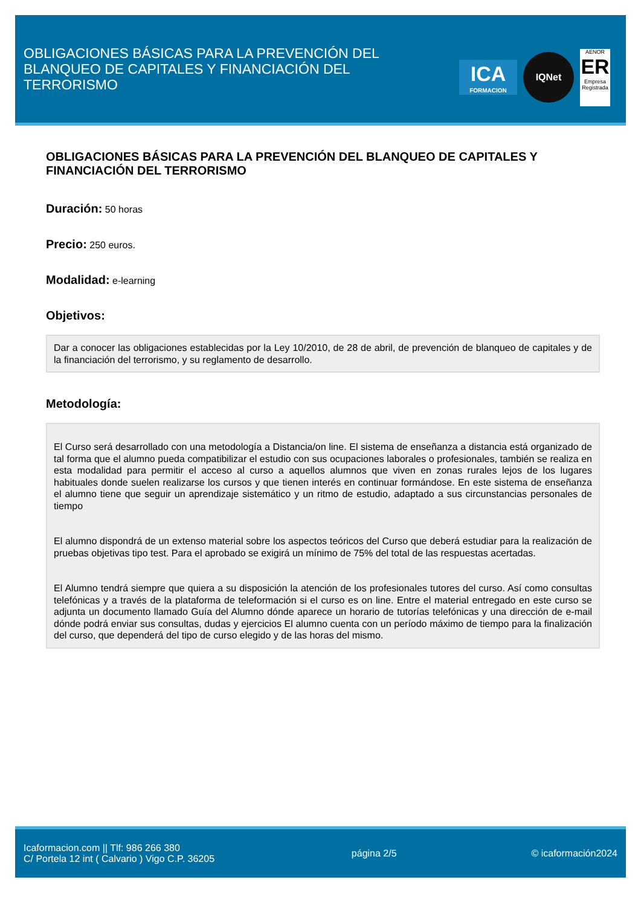OBLIGACIONES BÁSICAS PARA LA PREVENCIÓN DEL BLANQUEO DE CAPITALES Y FINANCIACIÓN DEL TERRORISMO
ICA
FORMACION
IQNet
AENOR
ER
Empresa Registrada
OBLIGACIONES BÁSICAS PARA LA PREVENCIÓN DEL BLANQUEO DE CAPITALES Y FINANCIACIÓN DEL TERRORISMO
Duración: 50 horas
Precio: 250 euros.
Modalidad: e-learning
Objetivos:
Dar a conocer las obligaciones establecidas por la Ley 10/2010, de 28 de abril, de prevención de blanqueo de capitales y de la financiación del terrorismo, y su reglamento de desarrollo.
Metodología:
El Curso será desarrollado con una metodología a Distancia/on line. El sistema de enseñanza a distancia está organizado de tal forma que el alumno pueda compatibilizar el estudio con sus ocupaciones laborales o profesionales, también se realiza en esta modalidad para permitir el acceso al curso a aquellos alumnos que viven en zonas rurales lejos de los lugares habituales donde suelen realizarse los cursos y que tienen interés en continuar formándose. En este sistema de enseñanza el alumno tiene que seguir un aprendizaje sistemático y un ritmo de estudio, adaptado a sus circunstancias personales de tiempo
El alumno dispondrá de un extenso material sobre los aspectos teóricos del Curso que deberá estudiar para la realización de pruebas objetivas tipo test. Para el aprobado se exigirá un mínimo de 75% del total de las respuestas acertadas.
El Alumno tendrá siempre que quiera a su disposición la atención de los profesionales tutores del curso. Así como consultas telefónicas y a través de la plataforma de teleformación si el curso es on line. Entre el material entregado en este curso se adjunta un documento llamado Guía del Alumno dónde aparece un horario de tutorías telefónicas y una dirección de e-mail dónde podrá enviar sus consultas, dudas y ejercicios El alumno cuenta con un período máximo de tiempo para la finalización del curso, que dependerá del tipo de curso elegido y de las horas del mismo.
Icaformacion.com || Tlf: 986 266 380
C/ Portela 12 int ( Calvario ) Vigo C.P. 36205
página 2/5 © icaformación2024